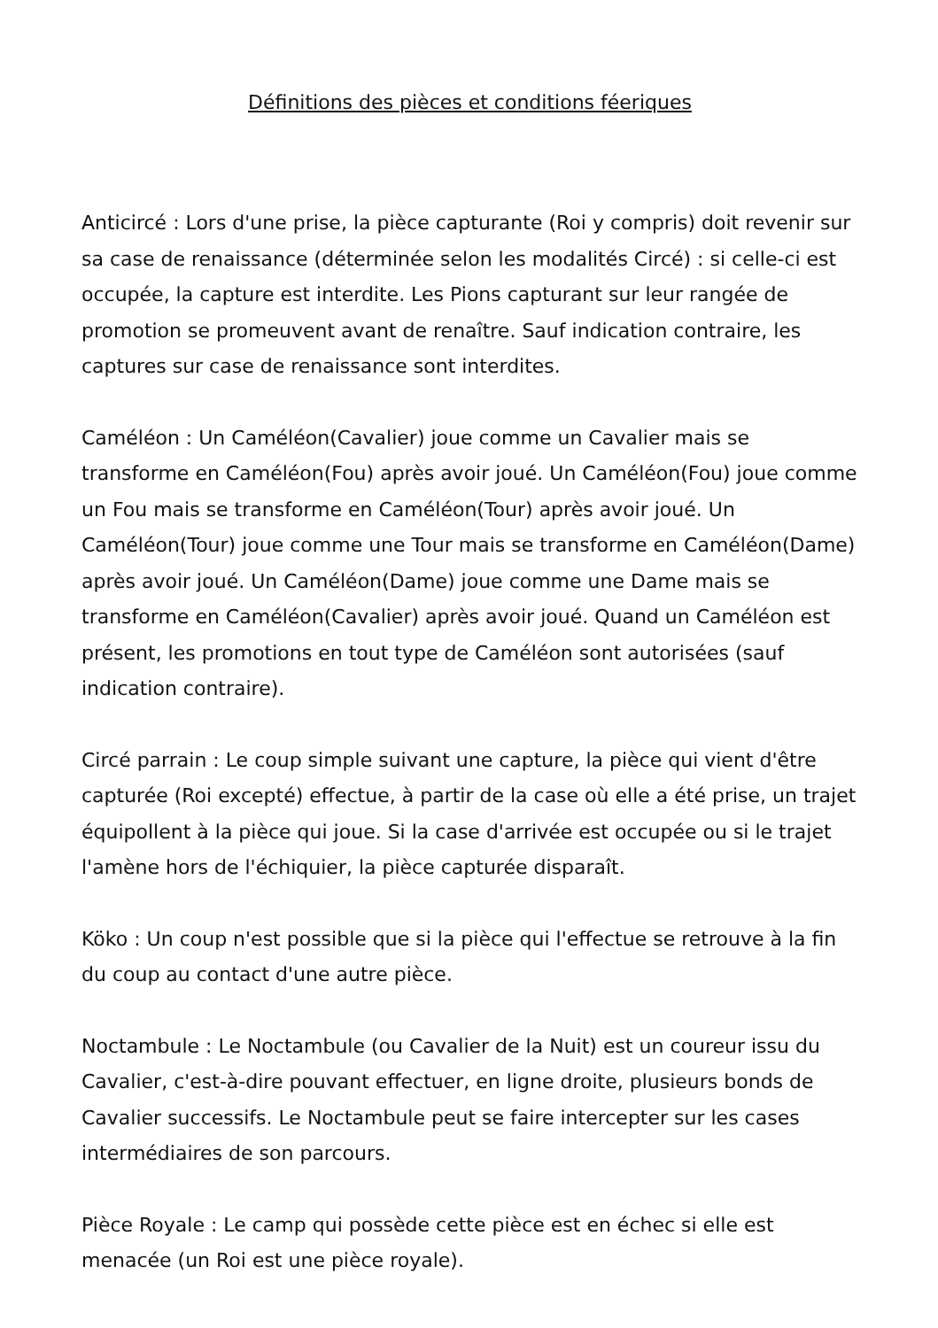Définitions des pièces et conditions féeriques
Anticircé : Lors d'une prise, la pièce capturante (Roi y compris) doit revenir sur sa case de renaissance (déterminée selon les modalités Circé) : si celle-ci est occupée, la capture est interdite. Les Pions capturant sur leur rangée de promotion se promeuvent avant de renaître. Sauf indication contraire, les captures sur case de renaissance sont interdites.
Caméléon : Un Caméléon(Cavalier) joue comme un Cavalier mais se transforme en Caméléon(Fou) après avoir joué. Un Caméléon(Fou) joue comme un Fou mais se transforme en Caméléon(Tour) après avoir joué. Un Caméléon(Tour) joue comme une Tour mais se transforme en Caméléon(Dame) après avoir joué. Un Caméléon(Dame) joue comme une Dame mais se transforme en Caméléon(Cavalier) après avoir joué. Quand un Caméléon est présent, les promotions en tout type de Caméléon sont autorisées (sauf indication contraire).
Circé parrain : Le coup simple suivant une capture, la pièce qui vient d'être capturée (Roi excepté) effectue, à partir de la case où elle a été prise, un trajet équipollent à la pièce qui joue. Si la case d'arrivée est occupée ou si le trajet l'amène hors de l'échiquier, la pièce capturée disparaît.
Köko : Un coup n'est possible que si la pièce qui l'effectue se retrouve à la fin du coup au contact d'une autre pièce.
Noctambule : Le Noctambule (ou Cavalier de la Nuit) est un coureur issu du Cavalier, c'est-à-dire pouvant effectuer, en ligne droite, plusieurs bonds de Cavalier successifs. Le Noctambule peut se faire intercepter sur les cases intermédiaires de son parcours.
Pièce Royale : Le camp qui possède cette pièce est en échec si elle est menacée (un Roi est une pièce royale).